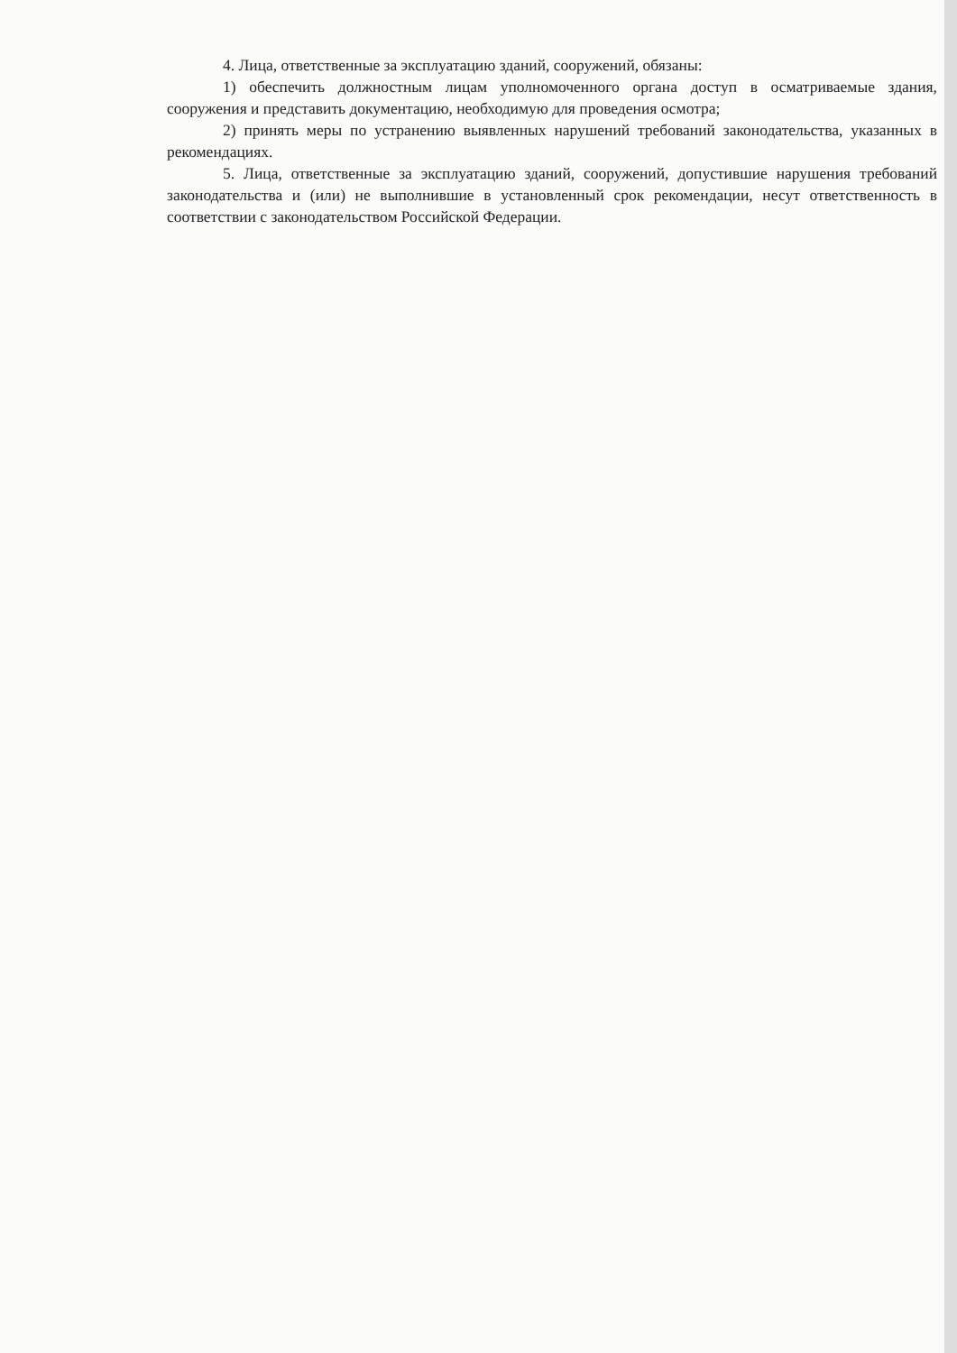4. Лица, ответственные за эксплуатацию зданий, сооружений, обязаны:
1) обеспечить должностным лицам уполномоченного органа доступ в осматриваемые здания, сооружения и представить документацию, необходимую для проведения осмотра;
2) принять меры по устранению выявленных нарушений требований законодательства, указанных в рекомендациях.
5. Лица, ответственные за эксплуатацию зданий, сооружений, допустившие нарушения требований законодательства и (или) не выполнившие в установленный срок рекомендации, несут ответственность в соответствии с законодательством Российской Федерации.